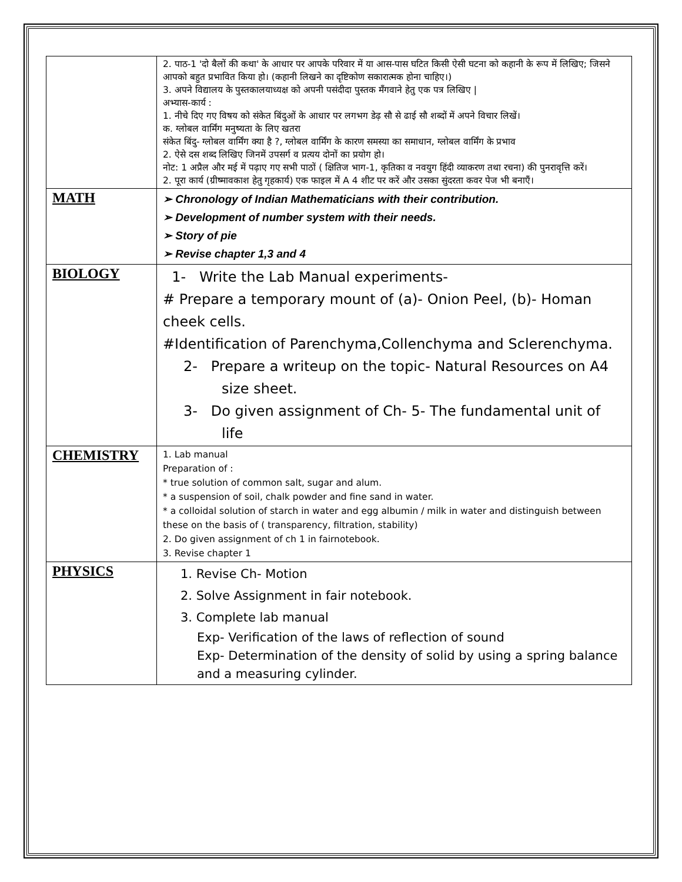| | 2. पाठ-1 'दो बैलों की कथा' के आधार पर आपके परिवार में या आस-पास घटित किसी ऐसी घटना को कहानी के रूप में लिखिए; जिसने आपको बहुत प्रभावित किया हो। (कहानी लिखने का दृष्टिकोण सकारात्मक होना चाहिए।) 3. अपने विद्यालय के पुस्तकालयाध्यक्ष को अपनी पसंदीदा पुस्तक मँगवाने हेतु एक पत्र लिखिए / अभ्यास-कार्य : 1. नीचे दिए गए विषय को संकेत बिंदुओं के आधार पर लगभग डेढ़ सौ से ढाई सौ शब्दों में अपने विचार लिखें। क. ग्लोबल वार्मिंग मनुष्यता के लिए खतरा संकेत बिंदु- ग्लोबल वार्मिंग क्या है ?, ग्लोबल वार्मिंग के कारण समस्या का समाधान, ग्लोबल वार्मिंग के प्रभाव 2. ऐसे दस शब्द लिखिए जिनमें उपसर्ग व प्रत्यय दोनों का प्रयोग हो। नोट: 1 अप्रैल और मई में पढ़ाए गए सभी पाठों ( क्षितिज भाग-1, कृतिका व नवयुग हिंदी व्याकरण तथा रचना) की पुनरावृत्ति करें। 2. पूरा कार्य (ग्रीष्मावकाश हेतु गृहकार्य) एक फाइल में A 4 शीट पर करें और उसका सुंदरता कवर पेज भी बनाएँ। |
| MATH | ➢ Chronology of Indian Mathematicians with their contribution. ➢ Development of number system with their needs. ➢ Story of pie ➢ Revise chapter 1,3 and 4 |
| BIOLOGY | 1- Write the Lab Manual experiments- # Prepare a temporary mount of (a)- Onion Peel, (b)- Homan cheek cells. #Identification of Parenchyma,Collenchyma and Sclerenchyma. 2- Prepare a writeup on the topic- Natural Resources on A4 size sheet. 3- Do given assignment of Ch- 5- The fundamental unit of life |
| CHEMISTRY | 1. Lab manual Preparation of : * true solution of common salt, sugar and alum. * a suspension of soil, chalk powder and fine sand in water. * a colloidal solution of starch in water and egg albumin / milk in water and distinguish between these on the basis of ( transparency, filtration, stability) 2. Do given assignment of ch 1 in fairnotebook. 3. Revise chapter 1 |
| PHYSICS | 1. Revise Ch- Motion 2. Solve Assignment in fair notebook. 3. Complete lab manual Exp- Verification of the laws of reflection of sound Exp- Determination of the density of solid by using a spring balance and a measuring cylinder. |